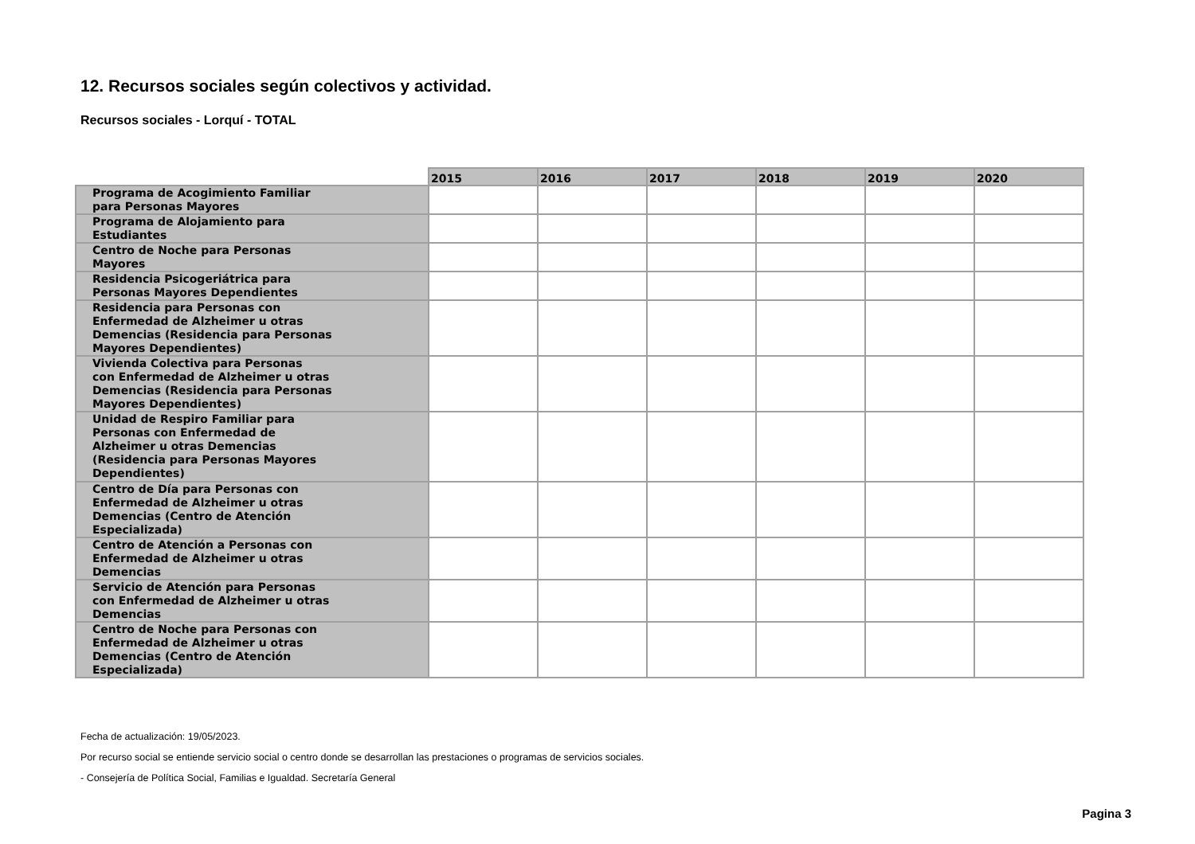12. Recursos sociales según colectivos y actividad.
Recursos sociales - Lorquí - TOTAL
| | 2015 | 2016 | 2017 | 2018 | 2019 | 2020 |
| --- | --- | --- | --- | --- | --- | --- |
| Programa de Acogimiento Familiar para Personas Mayores | | | | | | |
| Programa de Alojamiento para Estudiantes | | | | | | |
| Centro de Noche para Personas Mayores | | | | | | |
| Residencia Psicogeriátrica para Personas Mayores Dependientes | | | | | | |
| Residencia para Personas con Enfermedad de Alzheimer u otras Demencias (Residencia para Personas Mayores Dependientes) | | | | | | |
| Vivienda Colectiva para Personas con Enfermedad de Alzheimer u otras Demencias (Residencia para Personas Mayores Dependientes) | | | | | | |
| Unidad de Respiro Familiar para Personas con Enfermedad de Alzheimer u otras Demencias (Residencia para Personas Mayores Dependientes) | | | | | | |
| Centro de Día para Personas con Enfermedad de Alzheimer u otras Demencias (Centro de Atención Especializada) | | | | | | |
| Centro de Atención a Personas con Enfermedad de Alzheimer u otras Demencias | | | | | | |
| Servicio de Atención para Personas con Enfermedad de Alzheimer u otras Demencias | | | | | | |
| Centro de Noche para Personas con Enfermedad de Alzheimer u otras Demencias (Centro de Atención Especializada) | | | | | | |
Fecha de actualización: 19/05/2023.
Por recurso social se entiende servicio social o centro donde se desarrollan las prestaciones o programas de servicios sociales.
- Consejería de Política Social, Familias e Igualdad. Secretaría General
Pagina 3